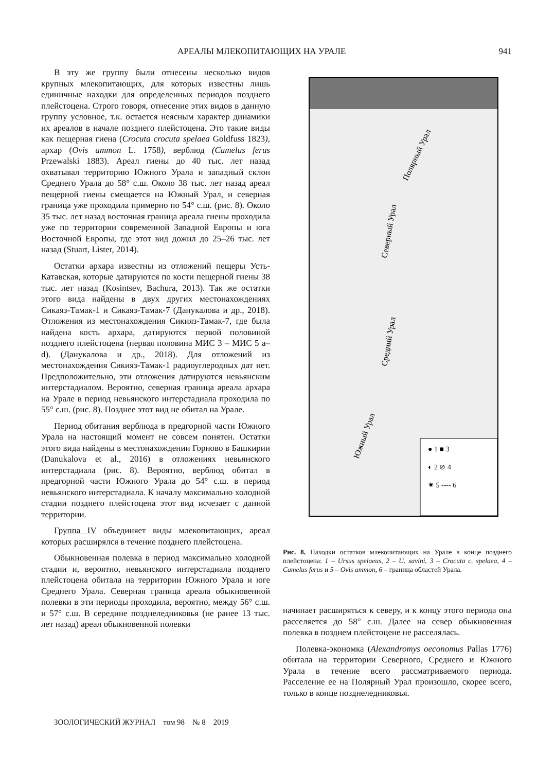АРЕАЛЫ МЛЕКОПИТАЮЩИХ НА УРАЛЕ 941
В эту же группу были отнесены несколько видов крупных млекопитающих, для которых известны лишь единичные находки для определенных периодов позднего плейстоцена. Строго говоря, отнесение этих видов в данную группу условное, т.к. остается неясным характер динамики их ареалов в начале позднего плейстоцена. Это такие виды как пещерная гиена (Crocuta crocuta spelaea Goldfuss 1823), архар (Ovis ammon L. 1758), верблюд (Camelus ferus Przewalski 1883). Ареал гиены до 40 тыс. лет назад охватывал территорию Южного Урала и западный склон Среднего Урала до 58° с.ш. Около 38 тыс. лет назад ареал пещерной гиены смещается на Южный Урал, и северная граница уже проходила примерно по 54° с.ш. (рис. 8). Около 35 тыс. лет назад восточная граница ареала гиены проходила уже по территории современной Западной Европы и юга Восточной Европы, где этот вид дожил до 25–26 тыс. лет назад (Stuart, Lister, 2014).
Остатки архара известны из отложений пещеры Усть-Катавская, которые датируются по кости пещерной гиены 38 тыс. лет назад (Kosintsev, Bachura, 2013). Так же остатки этого вида найдены в двух других местонахождениях Сикаяз-Тамак-1 и Сикаяз-Тамак-7 (Данукалова и др., 2018). Отложения из местонахождения Сикияз-Тамак-7, где была найдена кость архара, датируются первой половиной позднего плейстоцена (первая половина МИС 3 – МИС 5 a–d). (Данукалова и др., 2018). Для отложений из местонахождения Сикияз-Тамак-1 радиоуглеродных дат нет. Предположительно, эти отложения датируются невьянским интерстадиалом. Вероятно, северная граница ареала архара на Урале в период невьянского интерстадиала проходила по 55° с.ш. (рис. 8). Позднее этот вид не обитал на Урале.
Период обитания верблюда в предгорной части Южного Урала на настоящий момент не совсем понятен. Остатки этого вида найдены в местонахождении Горново в Башкирии (Danukalova et al., 2016) в отложениях невьянского интерстадиала (рис. 8). Вероятно, верблюд обитал в предгорной части Южного Урала до 54° с.ш. в период невьянского интерстадиала. К началу максимально холодной стадии позднего плейстоцена этот вид исчезает с данной территории.
Группа IV объединяет виды млекопитающих, ареал которых расширялся в течение позднего плейстоцена.
Обыкновенная полевка в период максимально холодной стадии и, вероятно, невьянского интерстадиала позднего плейстоцена обитала на территории Южного Урала и юге Среднего Урала. Северная граница ареала обыкновенной полевки в эти периоды проходила, вероятно, между 56° с.ш. и 57° с.ш. В середине позднеледниковья (не ранее 13 тыс. лет назад) ареал обыкновенной полевки
Северный Урал
Полярный Урал
Средний Урал
Южный Урал
● 1 ■ 3
◐ 2 ⊘ 4
✷ 5 ---- 6
Рис. 8. Находки остатков млекопитающих на Урале в конце позднего плейстоцена: 1 – Ursus spelaeus, 2 – U. savini, 3 – Crocuta c. spelaea, 4 – Camelus ferus и 5 – Ovis ammon, 6 – граница областей Урала.
начинает расширяться к северу, и к концу этого периода она расселяется до 58° с.ш. Далее на север обыкновенная полевка в позднем плейстоцене не расселялась.
Полевка-экономка (Alexandromys oeconomus Pallas 1776) обитала на территории Северного, Среднего и Южного Урала в течение всего рассматриваемого периода. Расселение ее на Полярный Урал произошло, скорее всего, только в конце позднеледниковья.
ЗООЛОГИЧЕСКИЙ ЖУРНАЛ том 98 № 8 2019